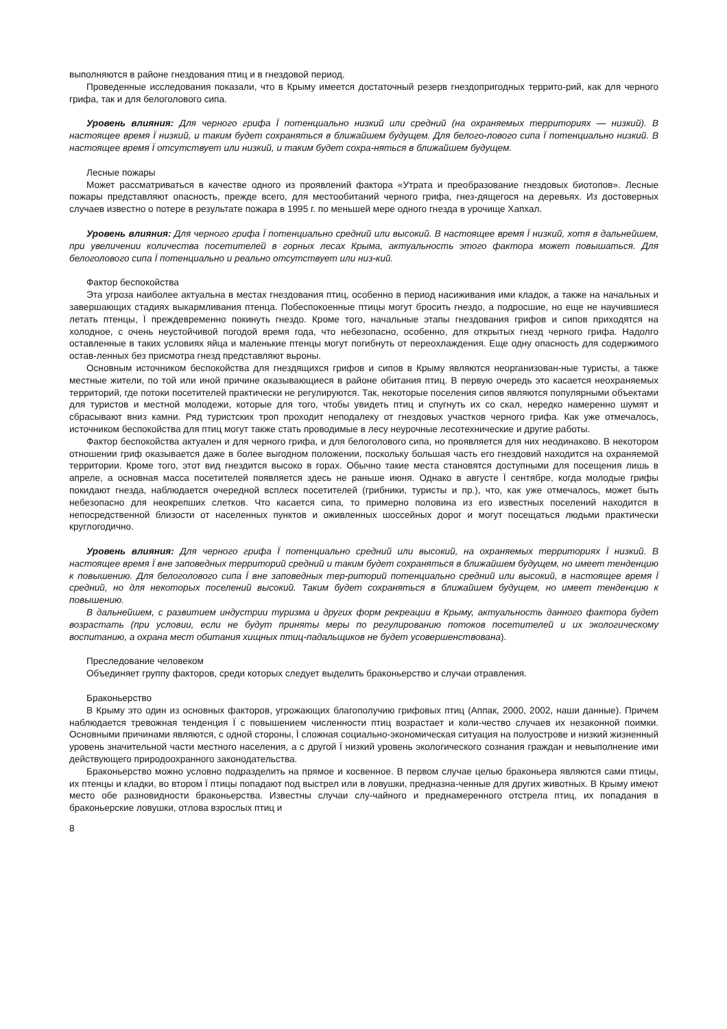выполняются в районе гнездования птиц и в гнездовой период.
Проведенные исследования показали, что в Крыму имеется достаточный резерв гнездопригодных террито-рий, как для черного грифа, так и для белоголового сипа.
Уровень влияния: Для черного грифа Ї потенциально низкий или средний (на охраняемых территориях — низкий). В настоящее время Ї низкий, и таким будет сохраняться в ближайшем будущем. Для белого-лового сипа Ї потенциально низкий. В настоящее время Ї отсутствует или низкий, и таким будет сохра-няться в ближайшем будущем.
Лесные пожары
Может рассматриваться в качестве одного из проявлений фактора «Утрата и преобразование гнездовых биотопов». Лесные пожары представляют опасность, прежде всего, для местообитаний черного грифа, гнез-дящегося на деревьях. Из достоверных случаев известно о потере в результате пожара в 1995 г. по меньшей мере одного гнезда в урочище Хапхал.
Уровень влияния: Для черного грифа Ї потенциально средний или высокий. В настоящее время Ї низкий, хотя в дальнейшем, при увеличении количества посетителей в горных лесах Крыма, актуальность этого фактора может повышаться. Для белоголового сипа Ї потенциально и реально отсутствует или низ-кий.
Фактор беспокойства
Эта угроза наиболее актуальна в местах гнездования птиц, особенно в период насиживания ими кладок, а также на начальных и завершающих стадиях выкармливания птенца. Побеспокоенные птицы могут бросить гнездо, а подросшие, но еще не научившиеся летать птенцы, Ї преждевременно покинуть гнездо. Кроме того, начальные этапы гнездования грифов и сипов приходятся на холодное, с очень неустойчивой погодой время года, что небезопасно, особенно, для открытых гнезд черного грифа. Надолго оставленные в таких условиях яйца и маленькие птенцы могут погибнуть от переохлаждения. Еще одну опасность для содержимого остав-ленных без присмотра гнезд представляют вьроны.
Основным источником беспокойства для гнездящихся грифов и сипов в Крыму являются неорганизован-ные туристы, а также местные жители, по той или иной причине оказывающиеся в районе обитания птиц. В первую очередь это касается неохраняемых территорий, где потоки посетителей практически не регулируются. Так, некоторые поселения сипов являются популярными объектами для туристов и местной молодежи, которые для того, чтобы увидеть птиц и спугнуть их со скал, нередко намеренно шумят и сбрасывают вниз камни. Ряд туристских троп проходит неподалеку от гнездовых участков черного грифа. Как уже отмечалось, источником беспокойства для птиц могут также стать проводимые в лесу неурочные лесотехнические и другие работы.
Фактор беспокойства актуален и для черного грифа, и для белоголового сипа, но проявляется для них неодинаково. В некотором отношении гриф оказывается даже в более выгодном положении, поскольку большая часть его гнездовий находится на охраняемой территории. Кроме того, этот вид гнездится высоко в горах. Обычно такие места становятся доступными для посещения лишь в апреле, а основная масса посетителей появляется здесь не раньше июня. Однако в августе Ї сентябре, когда молодые грифы покидают гнезда, наблюдается очередной всплеск посетителей (грибники, туристы и пр.), что, как уже отмечалось, может быть небезопасно для неокрепших слетков. Что касается сипа, то примерно половина из его известных поселений находится в непосредственной близости от населенных пунктов и оживленных шоссейных дорог и могут посещаться людьми практически круглогодично.
Уровень влияния: Для черного грифа Ї потенциально средний или высокий, на охраняемых территориях Ї низкий. В настоящее время Ї вне заповедных территорий средний и таким будет сохраняться в ближайшем будущем, но имеет тенденцию к повышению. Для белоголового сипа Ї вне заповедных тер-риторий потенциально средний или высокий, в настоящее время Ї средний, но для некоторых поселений высокий. Таким будет сохраняться в ближайшем будущем, но имеет тенденцию к повышению.
В дальнейшем, с развитием индустрии туризма и других форм рекреации в Крыму, актуальность данного фактора будет возрастать (при условии, если не будут приняты меры по регулированию потоков посетителей и их экологическому воспитанию, а охрана мест обитания хищных птиц-падальщиков не будет усовершенствована).
Преследование человеком
Объединяет группу факторов, среди которых следует выделить браконьерство и случаи отравления.
Браконьерство
В Крыму это один из основных факторов, угрожающих благополучию грифовых птиц (Аппак, 2000, 2002, наши данные). Причем наблюдается тревожная тенденция Ї с повышением численности птиц возрастает и коли-чество случаев их незаконной поимки. Основными причинами являются, с одной стороны, Ї сложная социально-экономическая ситуация на полуострове и низкий жизненный уровень значительной части местного населения, а с другой Ї низкий уровень экологического сознания граждан и невыполнение ими действующего природоохранного законодательства.
Браконьерство можно условно подразделить на прямое и косвенное. В первом случае целью браконьера являются сами птицы, их птенцы и кладки, во втором Ї птицы попадают под выстрел или в ловушки, предназна-ченные для других животных. В Крыму имеют место обе разновидности браконьерства. Известны случаи слу-чайного и преднамеренного отстрела птиц, их попадания в браконьерские ловушки, отлова взрослых птиц и
8